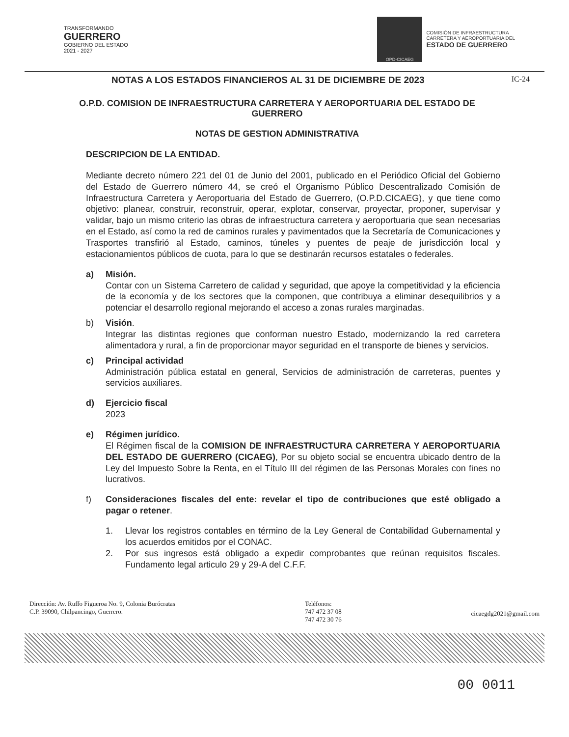TRANSFORMANDO
GUERRERO
GOBIERNO DEL ESTADO
2021 - 2027
OPD-CICAEG
COMISIÓN DE INFRAESTRUCTURA
CARRETERA Y AEROPORTUARIA DEL
ESTADO DE GUERRERO
NOTAS A LOS ESTADOS FINANCIEROS AL 31 DE DICIEMBRE DE 2023 IC-24
O.P.D. COMISION DE INFRAESTRUCTURA CARRETERA Y AEROPORTUARIA DEL ESTADO DE GUERRERO
NOTAS DE GESTION ADMINISTRATIVA
DESCRIPCION DE LA ENTIDAD.
Mediante decreto número 221 del 01 de Junio del 2001, publicado en el Periódico Oficial del Gobierno del Estado de Guerrero número 44, se creó el Organismo Público Descentralizado Comisión de Infraestructura Carretera y Aeroportuaria del Estado de Guerrero, (O.P.D.CICAEG), y que tiene como objetivo: planear, construir, reconstruir, operar, explotar, conservar, proyectar, proponer, supervisar y validar, bajo un mismo criterio las obras de infraestructura carretera y aeroportuaria que sean necesarias en el Estado, así como la red de caminos rurales y pavimentados que la Secretaría de Comunicaciones y Trasportes transfirió al Estado, caminos, túneles y puentes de peaje de jurisdicción local y estacionamientos públicos de cuota, para lo que se destinarán recursos estatales o federales.
a) Misión.
Contar con un Sistema Carretero de calidad y seguridad, que apoye la competitividad y la eficiencia de la economía y de los sectores que la componen, que contribuya a eliminar desequilibrios y a potenciar el desarrollo regional mejorando el acceso a zonas rurales marginadas.
b) Visión.
Integrar las distintas regiones que conforman nuestro Estado, modernizando la red carretera alimentadora y rural, a fin de proporcionar mayor seguridad en el transporte de bienes y servicios.
c) Principal actividad
Administración pública estatal en general, Servicios de administración de carreteras, puentes y servicios auxiliares.
d) Ejercicio fiscal
2023
e) Régimen jurídico.
El Régimen fiscal de la COMISION DE INFRAESTRUCTURA CARRETERA Y AEROPORTUARIA DEL ESTADO DE GUERRERO (CICAEG), Por su objeto social se encuentra ubicado dentro de la Ley del Impuesto Sobre la Renta, en el Título III del régimen de las Personas Morales con fines no lucrativos.
f) Consideraciones fiscales del ente: revelar el tipo de contribuciones que esté obligado a pagar o retener.
1. Llevar los registros contables en término de la Ley General de Contabilidad Gubernamental y los acuerdos emitidos por el CONAC.
2. Por sus ingresos está obligado a expedir comprobantes que reúnan requisitos fiscales. Fundamento legal articulo 29 y 29-A del C.F.F.
Dirección: Av. Ruffo Figueroa No. 9, Colonia Burócratas
C.P. 39090, Chilpancingo, Guerrero.
Teléfonos:
747 472 37 08
747 472 30 76
cicaegdg2021@gmail.com
00 0011